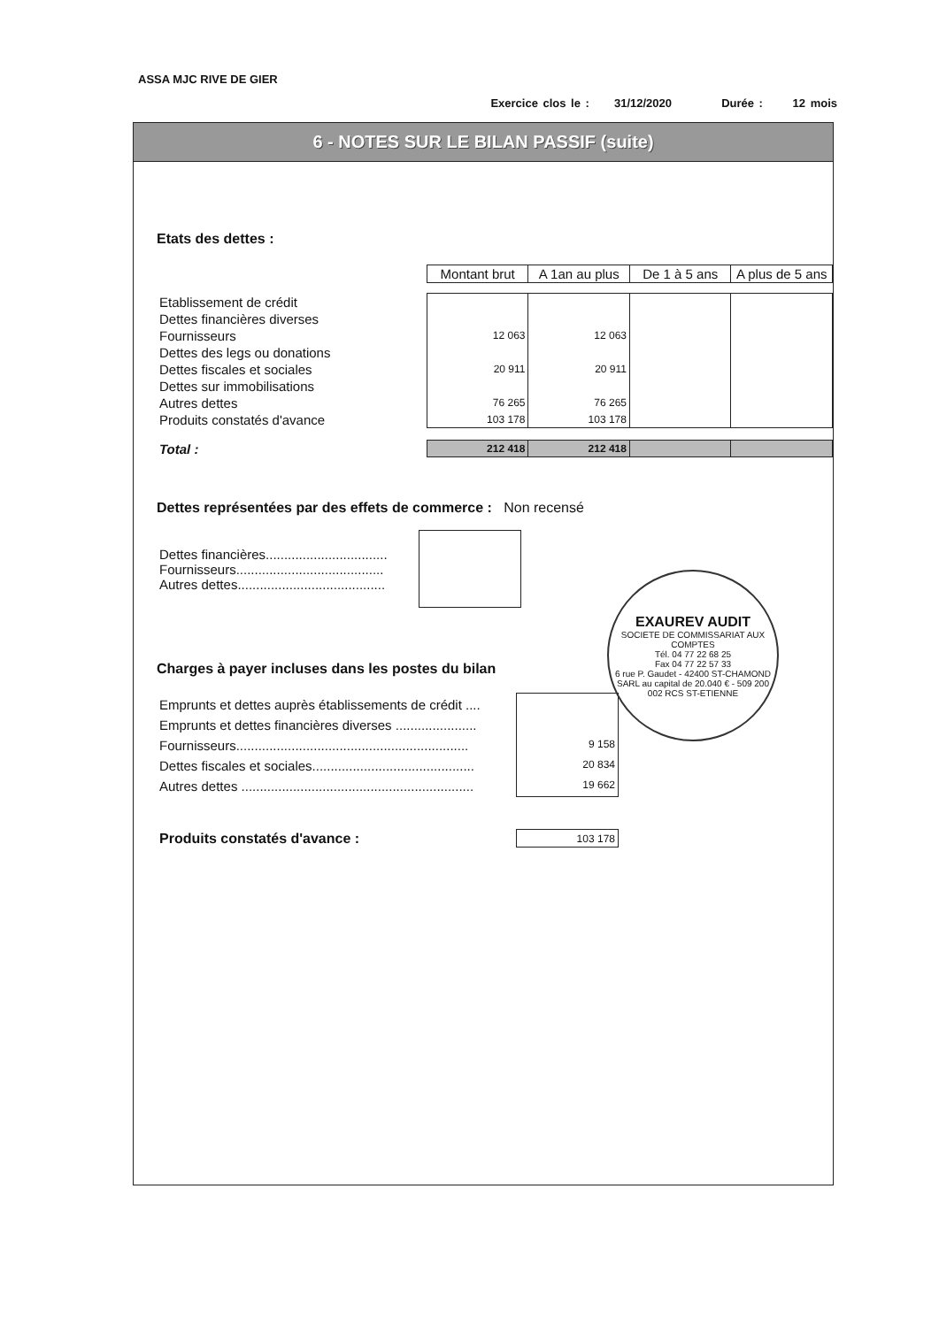ASSA MJC RIVE DE GIER
Exercice clos le : 31/12/2020 Durée : 12 mois
6 - NOTES SUR LE BILAN PASSIF (suite)
Etats des dettes :
| | Montant brut | A 1an au plus | De 1 à 5 ans | A plus de 5 ans |
| Etablissement de crédit | | | | |
| Dettes financières diverses | | | | |
| Fournisseurs | 12 063 | 12 063 | | |
| Dettes des legs ou donations | | | | |
| Dettes fiscales et sociales | 20 911 | 20 911 | | |
| Dettes sur immobilisations | | | | |
| Autres dettes | 76 265 | 76 265 | | |
| Produits constatés d'avance | 103 178 | 103 178 | | |
| Total : | 212 418 | 212 418 | | |
Dettes représentées par des effets de commerce :
Non recensé
| Dettes financières................................. Fournisseurs........................................ Autres dettes........................................ | |
Charges à payer incluses dans les postes du bilan
| Emprunts et dettes auprès établissements de crédit .... Emprunts et dettes financières diverses ...................... Fournisseurs............................................................... Dettes fiscales et sociales............................................ Autres dettes ............................................................... | 9 158 20 834 19 662 |
| Produits constatés d'avance : | 103 178 |
EXAUREV AUDIT
SOCIETE DE COMMISSARIAT AUX COMPTES
Tél. 04 77 22 68 25
Fax 04 77 22 57 33
6 rue P. Gaudet - 42400 ST-CHAMOND
SARL au capital de 20.040 € - 509 200 002 RCS ST-ETIENNE